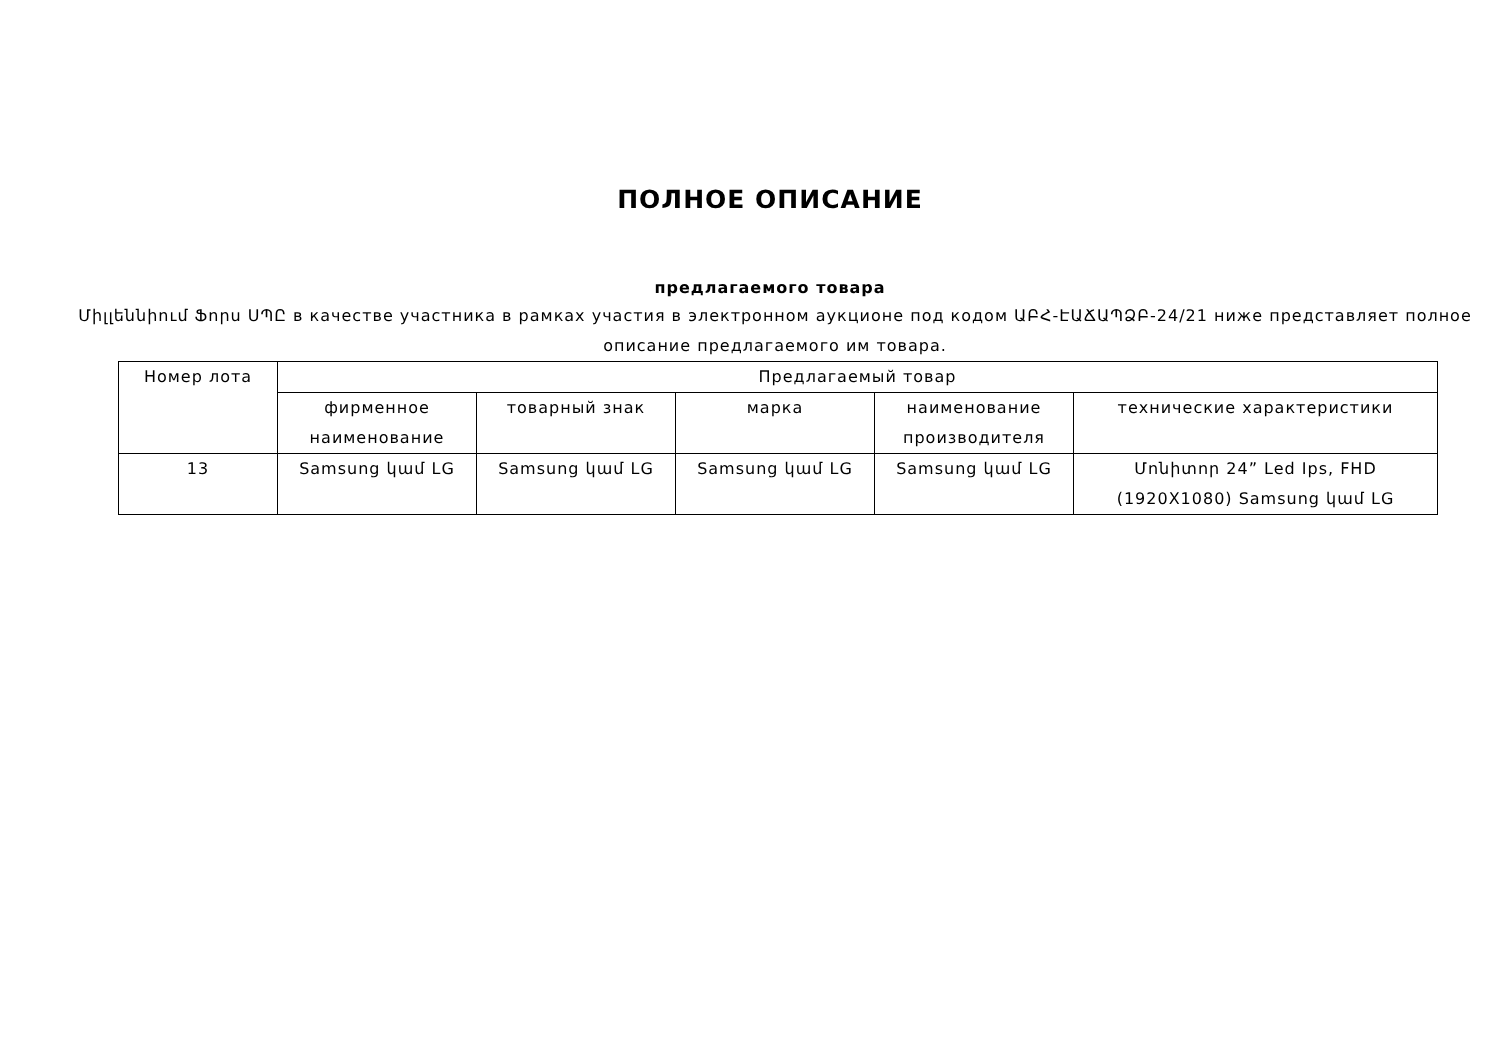ПОЛНОЕ ОПИСАНИЕ
предлагаемого товара
Միլլեննիում Ֆորս ՍՊԸ в качестве участника в рамках участия в электронном аукционе под кодом ԱԲՀ-ԷԱՃԱՊՁԲ-24/21 ниже представляет полное описание предлагаемого им товара.
| Номер лота | Предлагаемый товар | | | | |
| --- | --- | --- | --- | --- | --- |
| | фирменное наименование | товарный знак | марка | наименование производителя | технические характеристики |
| 13 | Samsung կամ LG | Samsung կամ LG | Samsung կամ LG | Samsung կամ LG | Մոնիտոր 24” Led Ips, FHD (1920X1080) Samsung կամ LG |